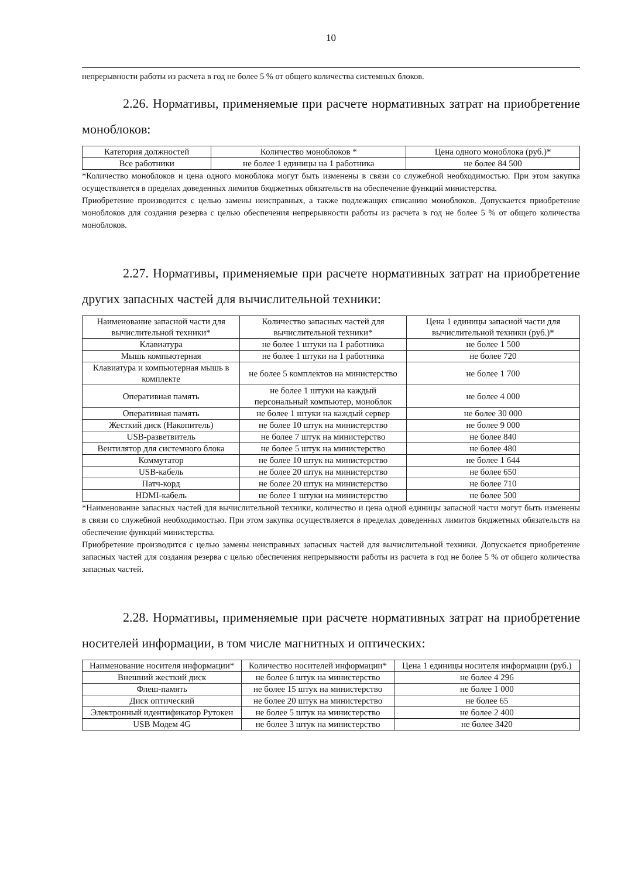10
непрерывности работы из расчета в год не более 5 % от общего количества системных блоков.
2.26. Нормативы, применяемые при расчете нормативных затрат на приобретение моноблоков:
| Категория должностей | Количество моноблоков * | Цена одного моноблока (руб.)* |
| --- | --- | --- |
| Все работники | не более 1 единицы на 1 работника | не более 84 500 |
*Количество моноблоков и цена одного моноблока могут быть изменены в связи со служебной необходимостью. При этом закупка осуществляется в пределах доведенных лимитов бюджетных обязательств на обеспечение функций министерства.
Приобретение производится с целью замены неисправных, а также подлежащих списанию моноблоков. Допускается приобретение моноблоков для создания резерва с целью обеспечения непрерывности работы из расчета в год не более 5 % от общего количества моноблоков.
2.27. Нормативы, применяемые при расчете нормативных затрат на приобретение других запасных частей для вычислительной техники:
| Наименование запасной части для вычислительной техники* | Количество запасных частей для вычислительной техники* | Цена 1 единицы запасной части для вычислительной техники (руб.)* |
| --- | --- | --- |
| Клавиатура | не более 1 штуки на 1 работника | не более 1 500 |
| Мышь компьютерная | не более 1 штуки на 1 работника | не более 720 |
| Клавиатура и компьютерная мышь в комплекте | не более 5 комплектов на министерство | не более 1 700 |
| Оперативная память | не более 1 штуки на каждый персональный компьютер, моноблок | не более 4 000 |
| Оперативная память | не более 1 штуки на каждый сервер | не более 30 000 |
| Жесткий диск (Накопитель) | не более 10 штук на министерство | не более 9 000 |
| USB-разветвитель | не более 7 штук на министерство | не более 840 |
| Вентилятор для системного блока | не более 5 штук на министерство | не более 480 |
| Коммутатор | не более 10 штук на министерство | не более 1 644 |
| USB-кабель | не более 20 штук на министерство | не более 650 |
| Патч-корд | не более 20 штук на министерство | не более 710 |
| HDMI-кабель | не более 1 штуки на министерство | не более 500 |
*Наименование запасных частей для вычислительной техники, количество и цена одной единицы запасной части могут быть изменены в связи со служебной необходимостью. При этом закупка осуществляется в пределах доведенных лимитов бюджетных обязательств на обеспечение функций министерства.
Приобретение производится с целью замены неисправных запасных частей для вычислительной техники. Допускается приобретение запасных частей для создания резерва с целью обеспечения непрерывности работы из расчета в год не более 5 % от общего количества запасных частей.
2.28. Нормативы, применяемые при расчете нормативных затрат на приобретение носителей информации, в том числе магнитных и оптических:
| Наименование носителя информации* | Количество носителей информации* | Цена 1 единицы носителя информации (руб.) |
| --- | --- | --- |
| Внешний жесткий диск | не более 6 штук на министерство | не более 4 296 |
| Флеш-память | не более 15 штук на министерство | не более 1 000 |
| Диск оптический | не более 20 штук на министерство | не более 65 |
| Электронный идентификатор Рутокен | не более 5 штук на министерство | не более 2 400 |
| USB Модем 4G | не более 3 штук на министерство | не более 3420 |